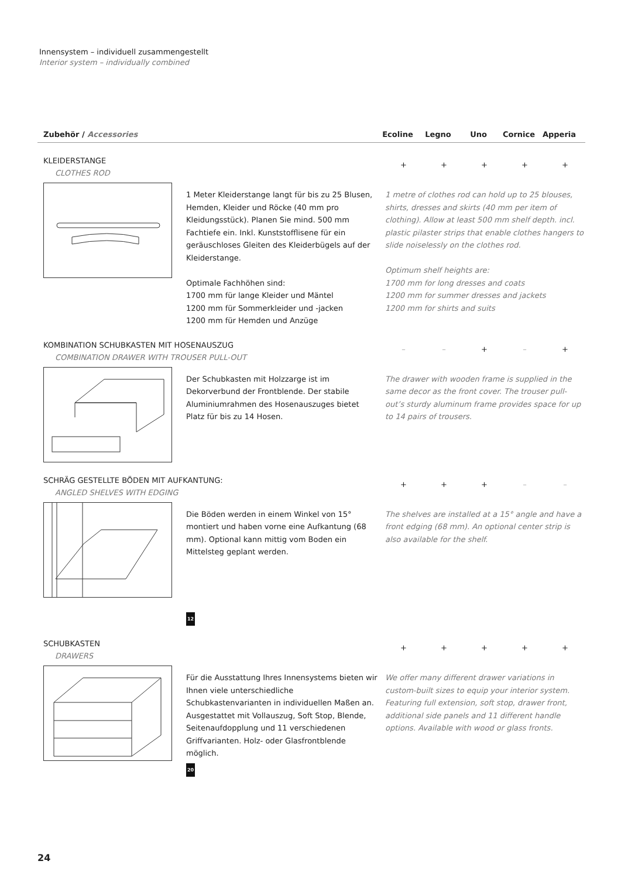Innensystem – individuell zusammengestellt
Interior system – individually combined
Zubehör / Accessories Ecoline Legno Uno Cornice Apperia
KLEIDERSTANGE
CLOTHES ROD
+ + + + +
1 Meter Kleiderstange langt für bis zu 25 Blusen, Hemden, Kleider und Röcke (40 mm pro Kleidungsstück). Planen Sie mind. 500 mm Fachtiefe ein. Inkl. Kunststofflisene für ein geräuschloses Gleiten des Kleiderbügels auf der Kleiderstange.
Optimale Fachhöhen sind:
1700 mm für lange Kleider und Mäntel
1200 mm für Sommerkleider und -jacken
1200 mm für Hemden und Anzüge
1 metre of clothes rod can hold up to 25 blouses, shirts, dresses and skirts (40 mm per item of clothing). Allow at least 500 mm shelf depth. incl. plastic pilaster strips that enable clothes hangers to slide noiselessly on the clothes rod.
Optimum shelf heights are:
1700 mm for long dresses and coats
1200 mm for summer dresses and jackets
1200 mm for shirts and suits
KOMBINATION SCHUBKASTEN MIT HOSENAUSZUG
COMBINATION DRAWER WITH TROUSER PULL-OUT
– – + – +
Der Schubkasten mit Holzzarge ist im Dekorverbund der Frontblende. Der stabile Aluminiumrahmen des Hosenauszuges bietet Platz für bis zu 14 Hosen.
The drawer with wooden frame is supplied in the same decor as the front cover. The trouser pull-out’s sturdy aluminum frame provides space for up to 14 pairs of trousers.
SCHRÄG GESTELLTE BÖDEN MIT AUFKANTUNG:
ANGLED SHELVES WITH EDGING
+ + + – –
Die Böden werden in einem Winkel von 15° montiert und haben vorne eine Aufkantung (68 mm). Optional kann mittig vom Boden ein Mittelsteg geplant werden.
12
The shelves are installed at a 15° angle and have a front edging (68 mm). An optional center strip is also available for the shelf.
SCHUBKASTEN
DRAWERS
+ + + + +
Für die Ausstattung Ihres Innensystems bieten wir Ihnen viele unterschiedliche Schubkastenvarianten in individuellen Maßen an.
Ausgestattet mit Vollauszug, Soft Stop, Blende, Seitenaufdopplung und 11 verschiedenen Griffvarianten. Holz- oder Glasfrontblende möglich.
20
We offer many different drawer variations in custom-built sizes to equip your interior system. Featuring full extension, soft stop, drawer front, additional side panels and 11 different handle options. Available with wood or glass fronts.
24